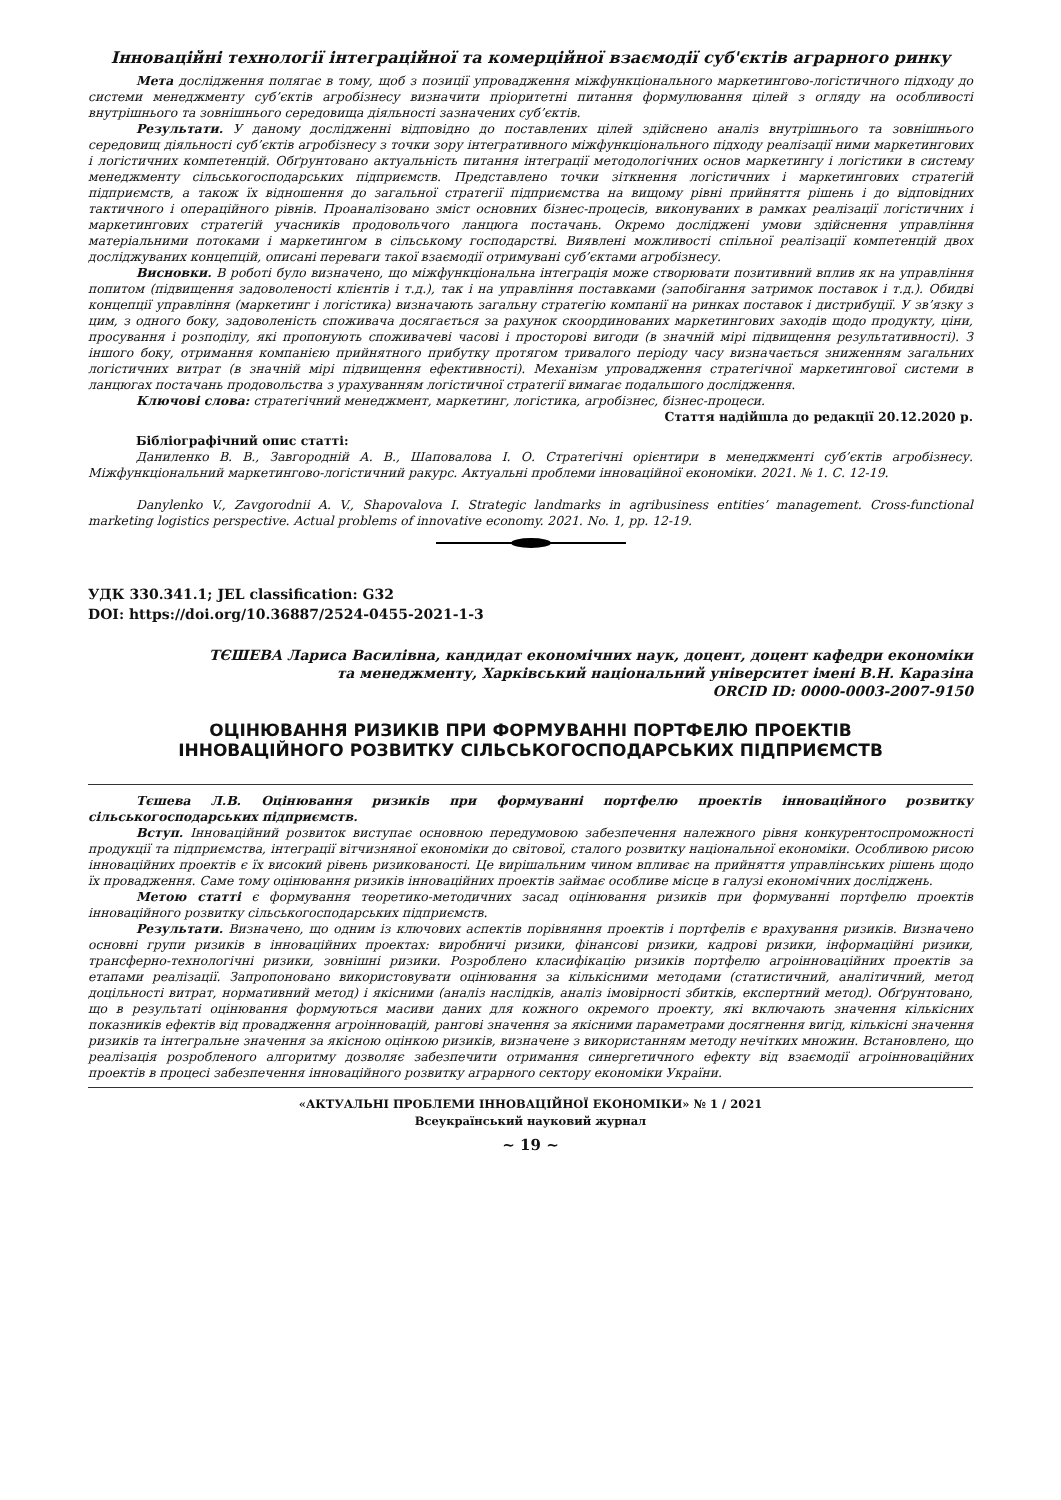Інноваційні технології інтеграційної та комерційної взаємодії суб'єктів аграрного ринку
Мета дослідження полягає в тому, щоб з позиції упровадження міжфункціонального маркетингово-логістичного підходу до системи менеджменту суб’єктів агробізнесу визначити пріоритетні питання формулювання цілей з огляду на особливості внутрішнього та зовнішнього середовища діяльності зазначених суб’єктів.
Результати. У даному дослідженні відповідно до поставлених цілей здійснено аналіз внутрішнього та зовнішнього середовищ діяльності суб’єктів агробізнесу з точки зору інтегративного міжфункціонального підходу реалізації ними маркетингових і логістичних компетенцій. Обґрунтовано актуальність питання інтеграції методологічних основ маркетингу і логістики в систему менеджменту сільськогосподарських підприємств. Представлено точки зіткнення логістичних і маркетингових стратегій підприємств, а також їх відношення до загальної стратегії підприємства на вищому рівні прийняття рішень і до відповідних тактичного і операційного рівнів. Проаналізовано зміст основних бізнес-процесів, виконуваних в рамках реалізації логістичних і маркетингових стратегій учасників продовольчого ланцюга постачань. Окремо досліджені умови здійснення управління матеріальними потоками і маркетингом в сільському господарстві. Виявлені можливості спільної реалізації компетенцій двох досліджуваних концепцій, описані переваги такої взаємодії отримувані суб’єктами агробізнесу.
Висновки. В роботі було визначено, що міжфункціональна інтеграція може створювати позитивний вплив як на управління попитом (підвищення задоволеності клієнтів і т.д.), так і на управління поставками (запобігання затримок поставок і т.д.). Обидві концепції управління (маркетинг і логістика) визначають загальну стратегію компанії на ринках поставок і дистрибуції. У зв’язку з цим, з одного боку, задоволеність споживача досягається за рахунок скоординованих маркетингових заходів щодо продукту, ціни, просування і розподілу, які пропонують споживачеві часові і просторові вигоди (в значній мірі підвищення результативності). З іншого боку, отримання компанією прийнятного прибутку протягом тривалого періоду часу визначається зниженням загальних логістичних витрат (в значній мірі підвищення ефективності). Механізм упровадження стратегічної маркетингової системи в ланцюгах постачань продовольства з урахуванням логістичної стратегії вимагає подальшого дослідження.
Ключові слова: стратегічний менеджмент, маркетинг, логістика, агробізнес, бізнес-процеси.
Стаття надійшла до редакції 20.12.2020 р.
Бібліографічний опис статті:
Даниленко В. В., Завгородній А. В., Шаповалова І. О. Стратегічні орієнтири в менеджменті суб’єктів агробізнесу. Міжфункціональний маркетингово-логістичний ракурс. Актуальні проблеми інноваційної економіки. 2021. № 1. С. 12-19.
Danylenko V., Zavgorodnii A. V., Shapovalova I. Strategic landmarks in agribusiness entities’ management. Cross-functional marketing logistics perspective. Actual problems of innovative economy. 2021. No. 1, pp. 12-19.
УДК 330.341.1; JEL classification: G32
DOI: https://doi.org/10.36887/2524-0455-2021-1-3
ТЄШЕВА Лариса Василівна, кандидат економічних наук, доцент, доцент кафедри економіки
та менеджменту, Харківський національний університет імені В.Н. Каразіна
ORCID ID: 0000-0003-2007-9150
ОЦІНЮВАННЯ РИЗИКІВ ПРИ ФОРМУВАННІ ПОРТФЕЛЮ ПРОЕКТІВ
ІННОВАЦІЙНОГО РОЗВИТКУ СІЛЬСЬКОГОСПОДАРСЬКИХ ПІДПРИЄМСТВ
Тєшева Л.В. Оцінювання ризиків при формуванні портфелю проектів інноваційного розвитку сільськогосподарських підприємств.
Вступ. Інноваційний розвиток виступає основною передумовою забезпечення належного рівня конкурентоспроможності продукції та підприємства, інтеграції вітчизняної економіки до світової, сталого розвитку національної економіки. Особливою рисою інноваційних проектів є їх високий рівень ризикованості. Це вирішальним чином впливає на прийняття управлінських рішень щодо їх провадження. Саме тому оцінювання ризиків інноваційних проектів займає особливе місце в галузі економічних досліджень.
Метою статті є формування теоретико-методичних засад оцінювання ризиків при формуванні портфелю проектів інноваційного розвитку сільськогосподарських підприємств.
Результати. Визначено, що одним із ключових аспектів порівняння проектів і портфелів є врахування ризиків. Визначено основні групи ризиків в інноваційних проектах: виробничі ризики, фінансові ризики, кадрові ризики, інформаційні ризики, трансферно-технологічні ризики, зовнішні ризики. Розроблено класифікацію ризиків портфелю агроінноваційних проектів за етапами реалізації. Запропоновано використовувати оцінювання за кількісними методами (статистичний, аналітичний, метод доцільності витрат, нормативний метод) і якісними (аналіз наслідків, аналіз імовірності збитків, експертний метод). Обґрунтовано, що в результаті оцінювання формуються масиви даних для кожного окремого проекту, які включають значення кількісних показників ефектів від провадження агроінновацій, рангові значення за якісними параметрами досягнення вигід, кількісні значення ризиків та інтегральне значення за якісною оцінкою ризиків, визначене з використанням методу нечітких множин. Встановлено, що реалізація розробленого алгоритму дозволяє забезпечити отримання синергетичного ефекту від взаємодії агроінноваційних проектів в процесі забезпечення інноваційного розвитку аграрного сектору економіки України.
«АКТУАЛЬНІ ПРОБЛЕМИ ІННОВАЦІЙНОЇ ЕКОНОМІКИ» № 1 / 2021
Всеукраїнський науковий журнал
~ 19 ~